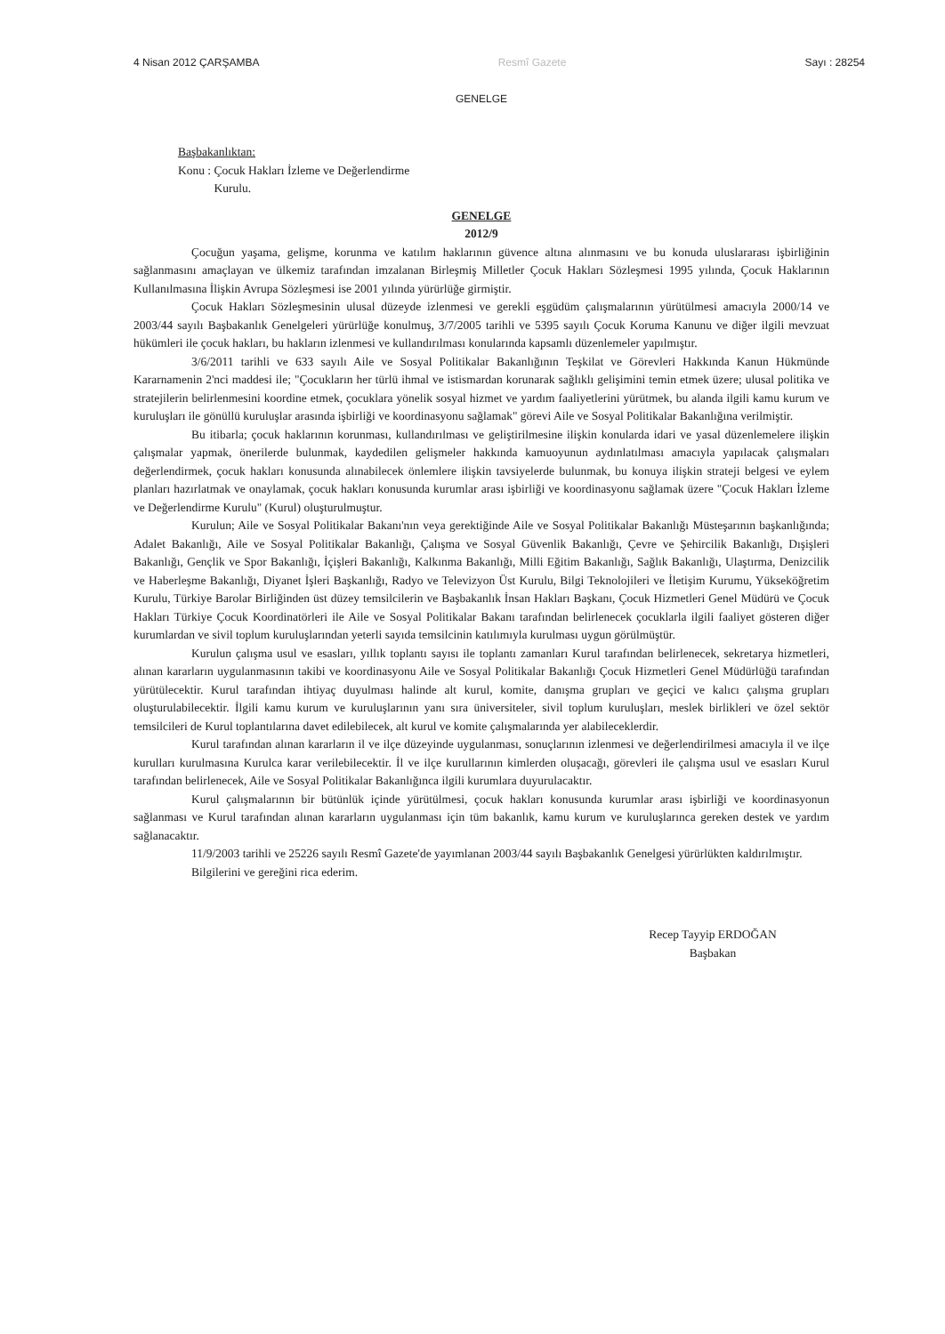4 Nisan 2012 ÇARŞAMBA Resmî Gazete Sayı : 28254
GENELGE
Başbakanlıktan:
Konu : Çocuk Hakları İzleme ve Değerlendirme
Kurulu.
GENELGE
2012/9
Çocuğun yaşama, gelişme, korunma ve katılım haklarının güvence altına alınmasını ve bu konuda uluslararası işbirliğinin sağlanmasını amaçlayan ve ülkemiz tarafından imzalanan Birleşmiş Milletler Çocuk Hakları Sözleşmesi 1995 yılında, Çocuk Haklarının Kullanılmasına İlişkin Avrupa Sözleşmesi ise 2001 yılında yürürlüğe girmiştir.
Çocuk Hakları Sözleşmesinin ulusal düzeyde izlenmesi ve gerekli eşgüdüm çalışmalarının yürütülmesi amacıyla 2000/14 ve 2003/44 sayılı Başbakanlık Genelgeleri yürürlüğe konulmuş, 3/7/2005 tarihli ve 5395 sayılı Çocuk Koruma Kanunu ve diğer ilgili mevzuat hükümleri ile çocuk hakları, bu hakların izlenmesi ve kullandırılması konularında kapsamlı düzenlemeler yapılmıştır.
3/6/2011 tarihli ve 633 sayılı Aile ve Sosyal Politikalar Bakanlığının Teşkilat ve Görevleri Hakkında Kanun Hükmünde Kararnamenin 2'nci maddesi ile; "Çocukların her türlü ihmal ve istismardan korunarak sağlıklı gelişimini temin etmek üzere; ulusal politika ve stratejilerin belirlenmesini koordine etmek, çocuklara yönelik sosyal hizmet ve yardım faaliyetlerini yürütmek, bu alanda ilgili kamu kurum ve kuruluşları ile gönüllü kuruluşlar arasında işbirliği ve koordinasyonu sağlamak" görevi Aile ve Sosyal Politikalar Bakanlığına verilmiştir.
Bu itibarla; çocuk haklarının korunması, kullandırılması ve geliştirilmesine ilişkin konularda idari ve yasal düzenlemelere ilişkin çalışmalar yapmak, önerilerde bulunmak, kaydedilen gelişmeler hakkında kamuoyunun aydınlatılması amacıyla yapılacak çalışmaları değerlendirmek, çocuk hakları konusunda alınabilecek önlemlere ilişkin tavsiyelerde bulunmak, bu konuya ilişkin strateji belgesi ve eylem planları hazırlatmak ve onaylamak, çocuk hakları konusunda kurumlar arası işbirliği ve koordinasyonu sağlamak üzere "Çocuk Hakları İzleme ve Değerlendirme Kurulu" (Kurul) oluşturulmuştur.
Kurulun; Aile ve Sosyal Politikalar Bakanı'nın veya gerektiğinde Aile ve Sosyal Politikalar Bakanlığı Müsteşarının başkanlığında; Adalet Bakanlığı, Aile ve Sosyal Politikalar Bakanlığı, Çalışma ve Sosyal Güvenlik Bakanlığı, Çevre ve Şehircilik Bakanlığı, Dışişleri Bakanlığı, Gençlik ve Spor Bakanlığı, İçişleri Bakanlığı, Kalkınma Bakanlığı, Milli Eğitim Bakanlığı, Sağlık Bakanlığı, Ulaştırma, Denizcilik ve Haberleşme Bakanlığı, Diyanet İşleri Başkanlığı, Radyo ve Televizyon Üst Kurulu, Bilgi Teknolojileri ve İletişim Kurumu, Yükseköğretim Kurulu, Türkiye Barolar Birliğinden üst düzey temsilcilerin ve Başbakanlık İnsan Hakları Başkanı, Çocuk Hizmetleri Genel Müdürü ve Çocuk Hakları Türkiye Çocuk Koordinatörleri ile Aile ve Sosyal Politikalar Bakanı tarafından belirlenecek çocuklarla ilgili faaliyet gösteren diğer kurumlardan ve sivil toplum kuruluşlarından yeterli sayıda temsilcinin katılımıyla kurulması uygun görülmüştür.
Kurulun çalışma usul ve esasları, yıllık toplantı sayısı ile toplantı zamanları Kurul tarafından belirlenecek, sekretarya hizmetleri, alınan kararların uygulanmasının takibi ve koordinasyonu Aile ve Sosyal Politikalar Bakanlığı Çocuk Hizmetleri Genel Müdürlüğü tarafından yürütülecektir. Kurul tarafından ihtiyaç duyulması halinde alt kurul, komite, danışma grupları ve geçici ve kalıcı çalışma grupları oluşturulabilecektir. İlgili kamu kurum ve kuruluşlarının yanı sıra üniversiteler, sivil toplum kuruluşları, meslek birlikleri ve özel sektör temsilcileri de Kurul toplantılarına davet edilebilecek, alt kurul ve komite çalışmalarında yer alabileceklerdir.
Kurul tarafından alınan kararların il ve ilçe düzeyinde uygulanması, sonuçlarının izlenmesi ve değerlendirilmesi amacıyla il ve ilçe kurulları kurulmasına Kurulca karar verilebilecektir. İl ve ilçe kurullarının kimlerden oluşacağı, görevleri ile çalışma usul ve esasları Kurul tarafından belirlenecek, Aile ve Sosyal Politikalar Bakanlığınca ilgili kurumlara duyurulacaktır.
Kurul çalışmalarının bir bütünlük içinde yürütülmesi, çocuk hakları konusunda kurumlar arası işbirliği ve koordinasyonun sağlanması ve Kurul tarafından alınan kararların uygulanması için tüm bakanlık, kamu kurum ve kuruluşlarınca gereken destek ve yardım sağlanacaktır.
11/9/2003 tarihli ve 25226 sayılı Resmî Gazete'de yayımlanan 2003/44 sayılı Başbakanlık Genelgesi yürürlükten kaldırılmıştır.
Bilgilerini ve gereğini rica ederim.
Recep Tayyip ERDOĞAN
Başbakan